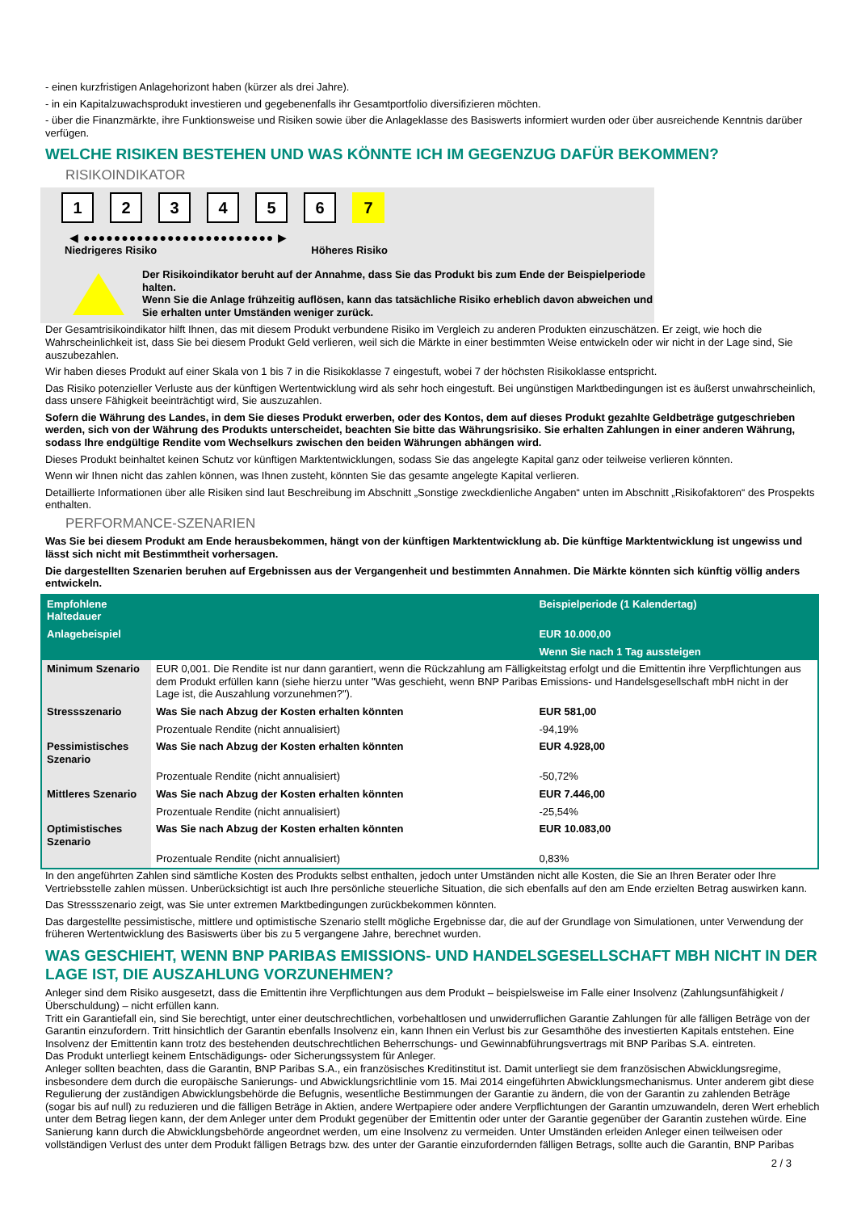- einen kurzfristigen Anlagehorizont haben (kürzer als drei Jahre).
- in ein Kapitalzuwachsprodukt investieren und gegebenenfalls ihr Gesamtportfolio diversifizieren möchten.
- über die Finanzmärkte, ihre Funktionsweise und Risiken sowie über die Anlageklasse des Basiswerts informiert wurden oder über ausreichende Kenntnis darüber verfügen.
WELCHE RISIKEN BESTEHEN UND WAS KÖNNTE ICH IM GEGENZUG DAFÜR BEKOMMEN?
RISIKOINDIKATOR
1 2 3 4 5 6 7
◀ ●●●●●●●●●●●●●●●●●●●●●●●●● ▶
Niedrigeres Risiko Höheres Risiko
Der Risikoindikator beruht auf der Annahme, dass Sie das Produkt bis zum Ende der Beispielperiode halten.
Wenn Sie die Anlage frühzeitig auflösen, kann das tatsächliche Risiko erheblich davon abweichen und Sie erhalten unter Umständen weniger zurück.
Der Gesamtrisikoindikator hilft Ihnen, das mit diesem Produkt verbundene Risiko im Vergleich zu anderen Produkten einzuschätzen. Er zeigt, wie hoch die Wahrscheinlichkeit ist, dass Sie bei diesem Produkt Geld verlieren, weil sich die Märkte in einer bestimmten Weise entwickeln oder wir nicht in der Lage sind, Sie auszubezahlen.
Wir haben dieses Produkt auf einer Skala von 1 bis 7 in die Risikoklasse 7 eingestuft, wobei 7 der höchsten Risikoklasse entspricht.
Das Risiko potenzieller Verluste aus der künftigen Wertentwicklung wird als sehr hoch eingestuft. Bei ungünstigen Marktbedingungen ist es äußerst unwahrscheinlich, dass unsere Fähigkeit beeinträchtigt wird, Sie auszuzahlen.
Sofern die Währung des Landes, in dem Sie dieses Produkt erwerben, oder des Kontos, dem auf dieses Produkt gezahlte Geldbeträge gutgeschrieben werden, sich von der Währung des Produkts unterscheidet, beachten Sie bitte das Währungsrisiko. Sie erhalten Zahlungen in einer anderen Währung, sodass Ihre endgültige Rendite vom Wechselkurs zwischen den beiden Währungen abhängen wird.
Dieses Produkt beinhaltet keinen Schutz vor künftigen Marktentwicklungen, sodass Sie das angelegte Kapital ganz oder teilweise verlieren könnten.
Wenn wir Ihnen nicht das zahlen können, was Ihnen zusteht, könnten Sie das gesamte angelegte Kapital verlieren.
Detaillierte Informationen über alle Risiken sind laut Beschreibung im Abschnitt „Sonstige zweckdienliche Angaben“ unten im Abschnitt „Risikofaktoren“ des Prospekts enthalten.
PERFORMANCE-SZENARIEN
Was Sie bei diesem Produkt am Ende herausbekommen, hängt von der künftigen Marktentwicklung ab. Die künftige Marktentwicklung ist ungewiss und lässt sich nicht mit Bestimmtheit vorhersagen.
Die dargestellten Szenarien beruhen auf Ergebnissen aus der Vergangenheit und bestimmten Annahmen. Die Märkte könnten sich künftig völlig anders entwickeln.
| Empfohlene Haltedauer | | Beispielperiode (1 Kalendertag) |
| --- | --- | --- |
| Anlagebeispiel | | EUR 10.000,00 |
| | | Wenn Sie nach 1 Tag aussteigen |
| Minimum Szenario | EUR 0,001. Die Rendite ist nur dann garantiert, wenn die Rückzahlung am Fälligkeitstag erfolgt und die Emittentin ihre Verpflichtungen aus dem Produkt erfüllen kann (siehe hierzu unter "Was geschieht, wenn BNP Paribas Emissions- und Handelsgesellschaft mbH nicht in der Lage ist, die Auszahlung vorzunehmen?"). | |
| Stressszenario | Was Sie nach Abzug der Kosten erhalten könnten | EUR 581,00 |
| | Prozentuale Rendite (nicht annualisiert) | -94,19% |
| Pessimistisches Szenario | Was Sie nach Abzug der Kosten erhalten könnten | EUR 4.928,00 |
| | Prozentuale Rendite (nicht annualisiert) | -50,72% |
| Mittleres Szenario | Was Sie nach Abzug der Kosten erhalten könnten | EUR 7.446,00 |
| | Prozentuale Rendite (nicht annualisiert) | -25,54% |
| Optimistisches Szenario | Was Sie nach Abzug der Kosten erhalten könnten | EUR 10.083,00 |
| | Prozentuale Rendite (nicht annualisiert) | 0,83% |
In den angeführten Zahlen sind sämtliche Kosten des Produkts selbst enthalten, jedoch unter Umständen nicht alle Kosten, die Sie an Ihren Berater oder Ihre Vertriebsstelle zahlen müssen. Unberücksichtigt ist auch Ihre persönliche steuerliche Situation, die sich ebenfalls auf den am Ende erzielten Betrag auswirken kann.
Das Stressszenario zeigt, was Sie unter extremen Marktbedingungen zurückbekommen könnten.
Das dargestellte pessimistische, mittlere und optimistische Szenario stellt mögliche Ergebnisse dar, die auf der Grundlage von Simulationen, unter Verwendung der früheren Wertentwicklung des Basiswerts über bis zu 5 vergangene Jahre, berechnet wurden.
WAS GESCHIEHT, WENN BNP PARIBAS EMISSIONS- UND HANDELSGESELLSCHAFT MBH NICHT IN DER LAGE IST, DIE AUSZAHLUNG VORZUNEHMEN?
Anleger sind dem Risiko ausgesetzt, dass die Emittentin ihre Verpflichtungen aus dem Produkt – beispielsweise im Falle einer Insolvenz (Zahlungsunfähigkeit / Überschuldung) – nicht erfüllen kann.
Tritt ein Garantiefall ein, sind Sie berechtigt, unter einer deutschrechtlichen, vorbehaltlosen und unwiderruflichen Garantie Zahlungen für alle fälligen Beträge von der Garantin einzufordern. Tritt hinsichtlich der Garantin ebenfalls Insolvenz ein, kann Ihnen ein Verlust bis zur Gesamthöhe des investierten Kapitals entstehen. Eine Insolvenz der Emittentin kann trotz des bestehenden deutschrechtlichen Beherrschungs- und Gewinnabführungsvertrags mit BNP Paribas S.A. eintreten.
Das Produkt unterliegt keinem Entschädigungs- oder Sicherungssystem für Anleger.
Anleger sollten beachten, dass die Garantin, BNP Paribas S.A., ein französisches Kreditinstitut ist. Damit unterliegt sie dem französischen Abwicklungsregime, insbesondere dem durch die europäische Sanierungs- und Abwicklungsrichtlinie vom 15. Mai 2014 eingeführten Abwicklungsmechanismus. Unter anderem gibt diese Regulierung der zuständigen Abwicklungsbehörde die Befugnis, wesentliche Bestimmungen der Garantie zu ändern, die von der Garantin zu zahlenden Beträge (sogar bis auf null) zu reduzieren und die fälligen Beträge in Aktien, andere Wertpapiere oder andere Verpflichtungen der Garantin umzuwandeln, deren Wert erheblich unter dem Betrag liegen kann, der dem Anleger unter dem Produkt gegenüber der Emittentin oder unter der Garantie gegenüber der Garantin zustehen würde. Eine Sanierung kann durch die Abwicklungsbehörde angeordnet werden, um eine Insolvenz zu vermeiden. Unter Umständen erleiden Anleger einen teilweisen oder vollständigen Verlust des unter dem Produkt fälligen Betrags bzw. des unter der Garantie einzufordernden fälligen Betrags, sollte auch die Garantin, BNP Paribas
2 / 3